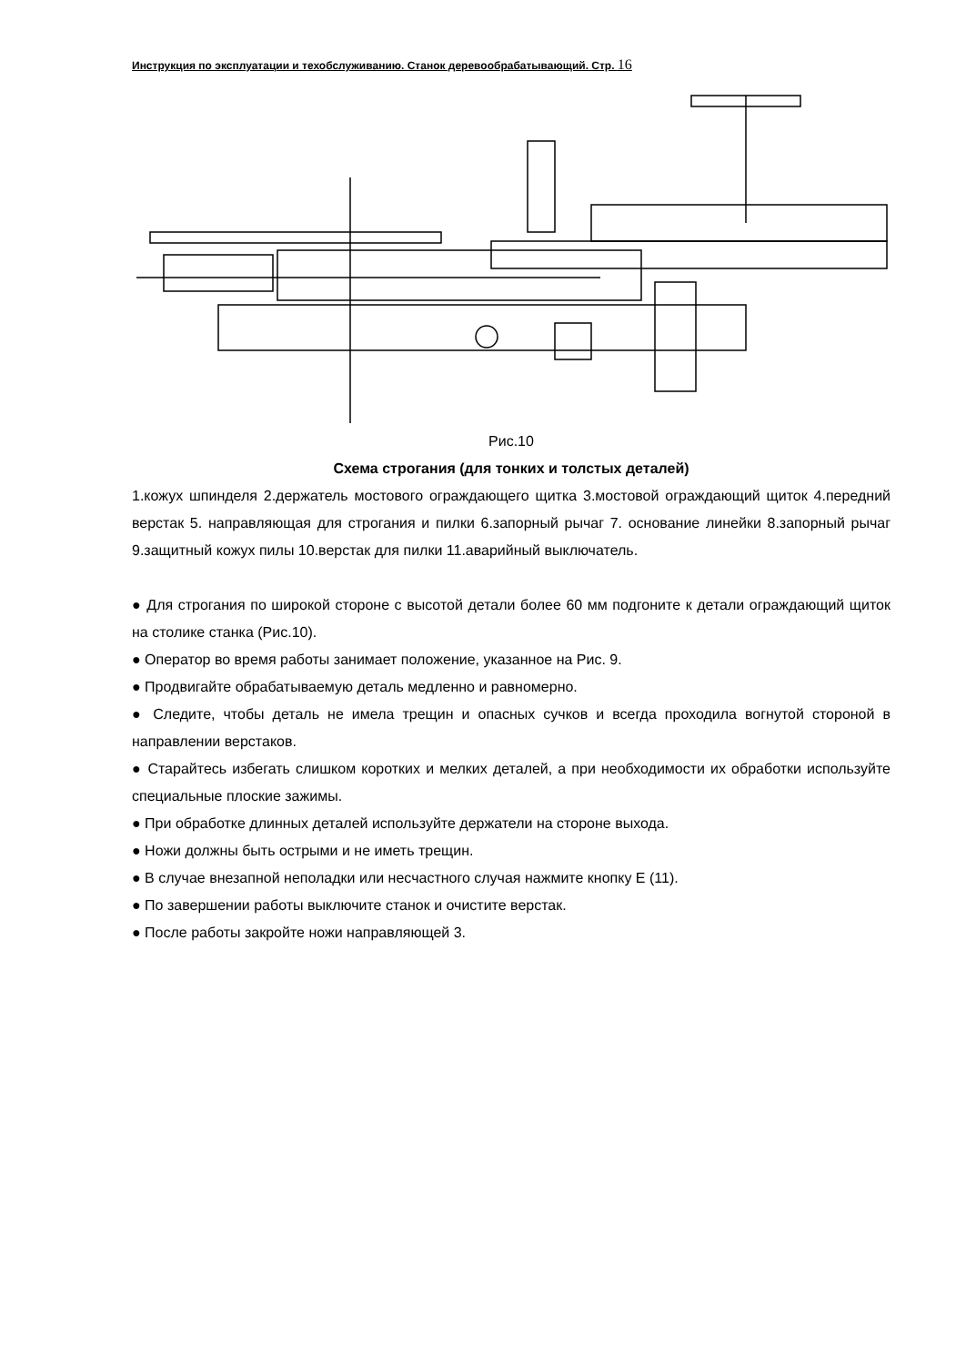Инструкция по эксплуатации и техобслуживанию. Станок деревообрабатывающий. Стр. 16
Рис.10
Схема строгания (для тонких и толстых деталей)
1.кожух шпинделя 2.держатель мостового ограждающего щитка 3.мостовой ограждающий щиток 4.передний верстак 5. направляющая для строгания и пилки 6.запорный рычаг 7. основание линейки 8.запорный рычаг 9.защитный кожух пилы 10.верстак для пилки 11.аварийный выключатель.
● Для строгания по широкой стороне с высотой детали более 60 мм подгоните к детали ограждающий щиток на столике станка (Рис.10).
● Оператор во время работы занимает положение, указанное на Рис. 9.
● Продвигайте обрабатываемую деталь медленно и равномерно.
● Следите, чтобы деталь не имела трещин и опасных сучков и всегда проходила вогнутой стороной в направлении верстаков.
● Старайтесь избегать слишком коротких и мелких деталей, а при необходимости их обработки используйте специальные плоские зажимы.
● При обработке длинных деталей используйте держатели на стороне выхода.
● Ножи должны быть острыми и не иметь трещин.
● В случае внезапной неполадки или несчастного случая нажмите кнопку E (11).
● По завершении работы выключите станок и очистите верстак.
● После работы закройте ножи направляющей 3.